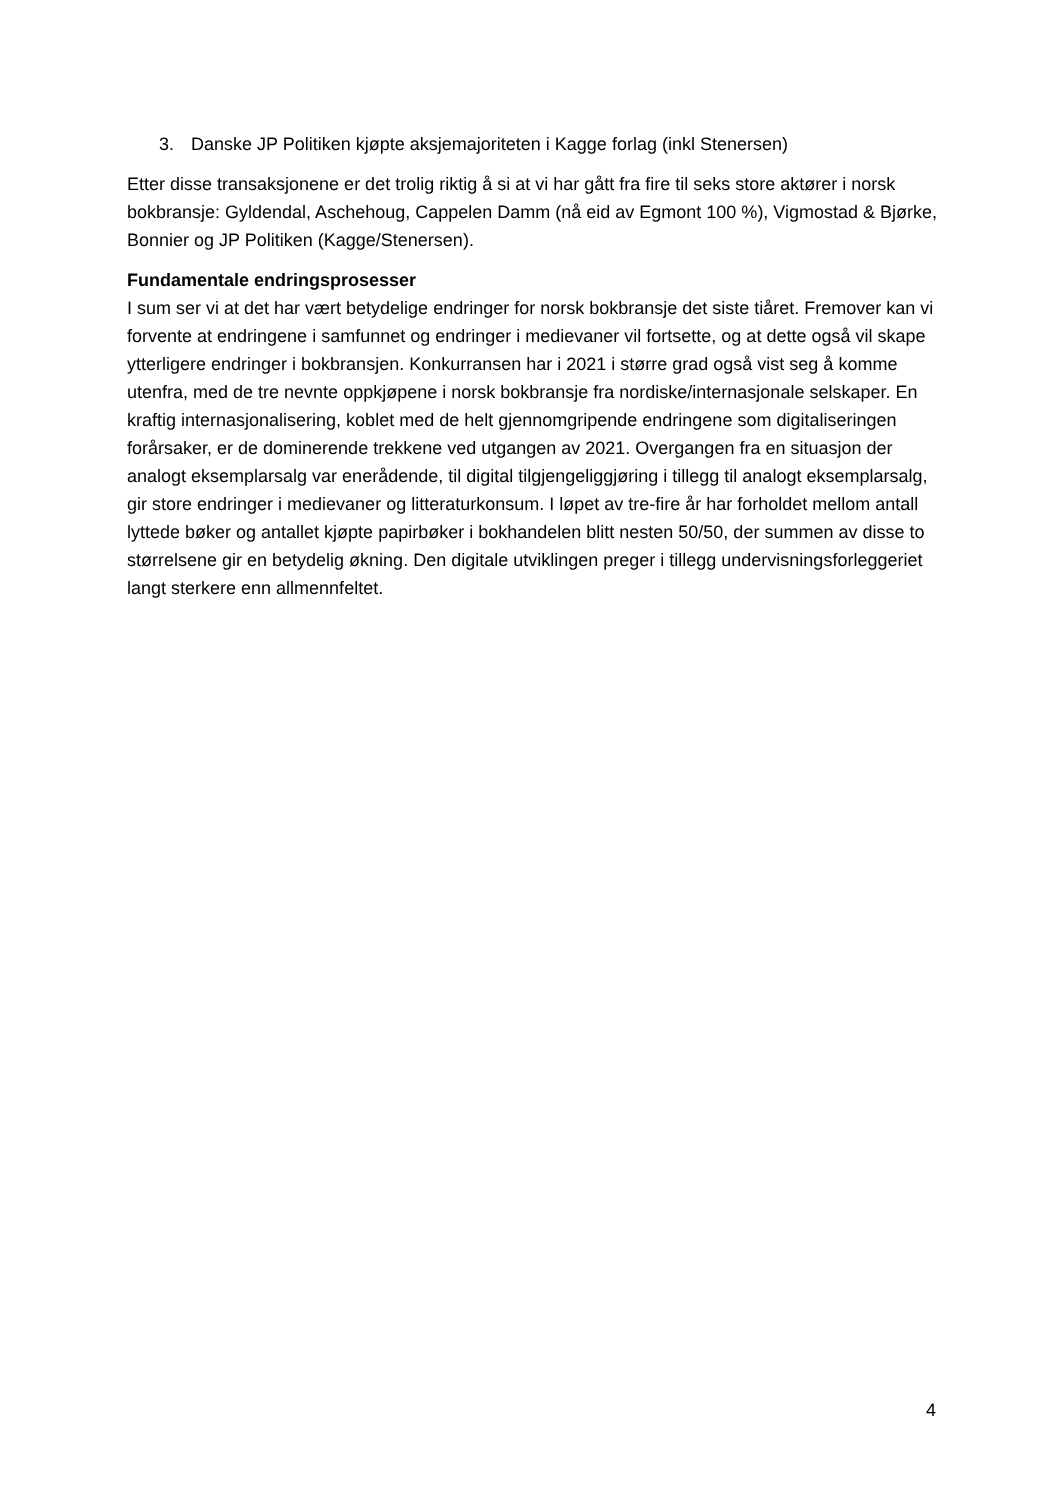3. Danske JP Politiken kjøpte aksjemajoriteten i Kagge forlag (inkl Stenersen)
Etter disse transaksjonene er det trolig riktig å si at vi har gått fra fire til seks store aktører i norsk bokbransje: Gyldendal, Aschehoug, Cappelen Damm (nå eid av Egmont 100 %), Vigmostad & Bjørke, Bonnier og JP Politiken (Kagge/Stenersen).
Fundamentale endringsprosesser
I sum ser vi at det har vært betydelige endringer for norsk bokbransje det siste tiåret. Fremover kan vi forvente at endringene i samfunnet og endringer i medievaner vil fortsette, og at dette også vil skape ytterligere endringer i bokbransjen. Konkurransen har i 2021 i større grad også vist seg å komme utenfra, med de tre nevnte oppkjøpene i norsk bokbransje fra nordiske/internasjonale selskaper. En kraftig internasjonalisering, koblet med de helt gjennomgripende endringene som digitaliseringen forårsaker, er de dominerende trekkene ved utgangen av 2021. Overgangen fra en situasjon der analogt eksemplarsalg var enerådende, til digital tilgjengeliggjøring i tillegg til analogt eksemplarsalg, gir store endringer i medievaner og litteraturkonsum. I løpet av tre-fire år har forholdet mellom antall lyttede bøker og antallet kjøpte papirbøker i bokhandelen blitt nesten 50/50, der summen av disse to størrelsene gir en betydelig økning. Den digitale utviklingen preger i tillegg undervisningsforleggeriet langt sterkere enn allmennfeltet.
4